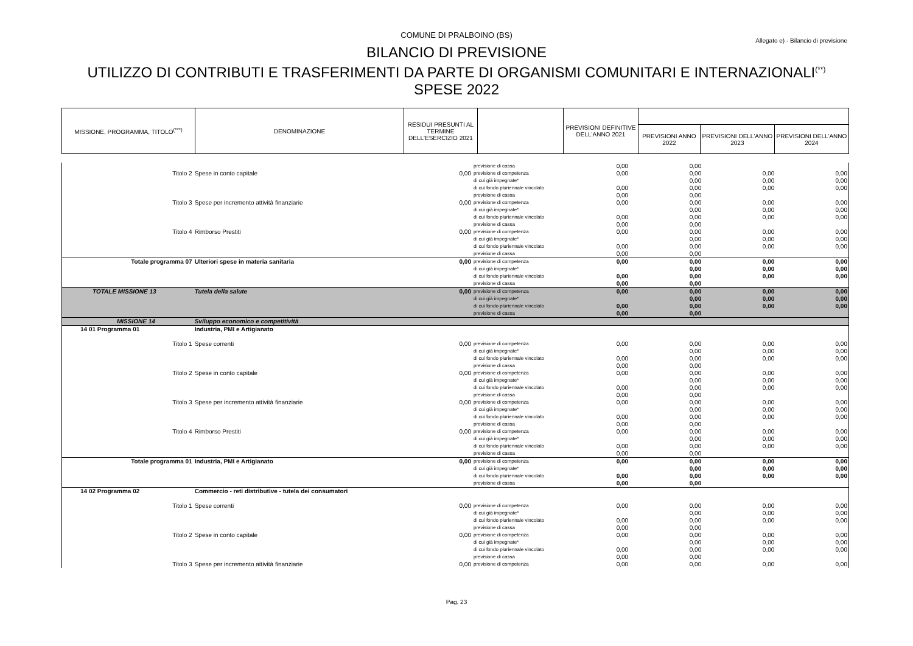COMUNE DI PRALBOINO (BS)
Allegato e) - Bilancio di previsione
BILANCIO DI PREVISIONE
UTILIZZO DI CONTRIBUTI E TRASFERIMENTI DA PARTE DI ORGANISMI COMUNITARI E INTERNAZIONALI<sup>(**)</sup>
SPESE 2022
| MISSIONE, PROGRAMMA, TITOLO<sup>(***)</sup> | DENOMINAZIONE | RESIDUI PRESUNTI AL TERMINE DELL'ESERCIZIO 2021 | | PREVISIONI DEFINITIVE DELL'ANNO 2021 | | | |
| | | | | | PREVISIONI ANNO 2022 | PREVISIONI DELL'ANNO 2023 | PREVISIONI DELL'ANNO 2024 |
| | | | previsione di cassa | 0,00 | 0,00 | | |
| Titolo 2 | Spese in conto capitale | 0,00 | previsione di competenza di cui già impegnate* di cui fondo pluriennale vincolato previsione di cassa | 0,00 0,00 0,00 | 0,00 0,00 0,00 0,00 | 0,00 0,00 0,00 | 0,00 0,00 0,00 |
| Titolo 3 | Spese per incremento attività finanziarie | 0,00 | previsione di competenza di cui già impegnate* di cui fondo pluriennale vincolato previsione di cassa | 0,00 0,00 0,00 | 0,00 0,00 0,00 0,00 | 0,00 0,00 0,00 | 0,00 0,00 0,00 |
| Titolo 4 | Rimborso Prestiti | 0,00 | previsione di competenza di cui già impegnate* di cui fondo pluriennale vincolato previsione di cassa | 0,00 0,00 0,00 | 0,00 0,00 0,00 0,00 | 0,00 0,00 0,00 | 0,00 0,00 0,00 |
| Totale programma 07 | Ulteriori spese in materia sanitaria | 0,00 | previsione di competenza di cui già impegnate* di cui fondo pluriennale vincolato previsione di cassa | 0,00 0,00 0,00 | 0,00 0,00 0,00 0,00 | 0,00 0,00 0,00 | 0,00 0,00 0,00 |
| TOTALE MISSIONE 13 | Tutela della salute | 0,00 | previsione di competenza di cui già impegnate* di cui fondo pluriennale vincolato previsione di cassa | 0,00 0,00 0,00 | 0,00 0,00 0,00 0,00 | 0,00 0,00 0,00 | 0,00 0,00 0,00 |
| MISSIONE 14 | Sviluppo economico e competitività | | | | | | |
| 14 01 Programma 01 | Industria, PMI e Artigianato | | | | | | |
| Titolo 1 | Spese correnti | 0,00 | previsione di competenza di cui già impegnate* di cui fondo pluriennale vincolato previsione di cassa | 0,00 0,00 0,00 | 0,00 0,00 0,00 0,00 | 0,00 0,00 0,00 | 0,00 0,00 0,00 |
| Titolo 2 | Spese in conto capitale | 0,00 | previsione di competenza di cui già impegnate* di cui fondo pluriennale vincolato previsione di cassa | 0,00 0,00 0,00 | 0,00 0,00 0,00 0,00 | 0,00 0,00 0,00 | 0,00 0,00 0,00 |
| Titolo 3 | Spese per incremento attività finanziarie | 0,00 | previsione di competenza di cui già impegnate* di cui fondo pluriennale vincolato previsione di cassa | 0,00 0,00 0,00 | 0,00 0,00 0,00 0,00 | 0,00 0,00 0,00 | 0,00 0,00 0,00 |
| Titolo 4 | Rimborso Prestiti | 0,00 | previsione di competenza di cui già impegnate* di cui fondo pluriennale vincolato previsione di cassa | 0,00 0,00 0,00 | 0,00 0,00 0,00 0,00 | 0,00 0,00 0,00 | 0,00 0,00 0,00 |
| Totale programma 01 | Industria, PMI e Artigianato | 0,00 | previsione di competenza di cui già impegnate* di cui fondo pluriennale vincolato previsione di cassa | 0,00 0,00 0,00 | 0,00 0,00 0,00 0,00 | 0,00 0,00 0,00 | 0,00 0,00 0,00 |
| 14 02 Programma 02 | Commercio - reti distributive - tutela dei consumatori | | | | | | |
| Titolo 1 | Spese correnti | 0,00 | previsione di competenza di cui già impegnate* di cui fondo pluriennale vincolato previsione di cassa | 0,00 0,00 0,00 | 0,00 0,00 0,00 0,00 | 0,00 0,00 0,00 | 0,00 0,00 0,00 |
| Titolo 2 | Spese in conto capitale | 0,00 | previsione di competenza di cui già impegnate* di cui fondo pluriennale vincolato previsione di cassa | 0,00 0,00 0,00 | 0,00 0,00 0,00 0,00 | 0,00 0,00 0,00 | 0,00 0,00 0,00 |
| Titolo 3 | Spese per incremento attività finanziarie | 0,00 | previsione di competenza | 0,00 | 0,00 | 0,00 | 0,00 |
Pag. 23